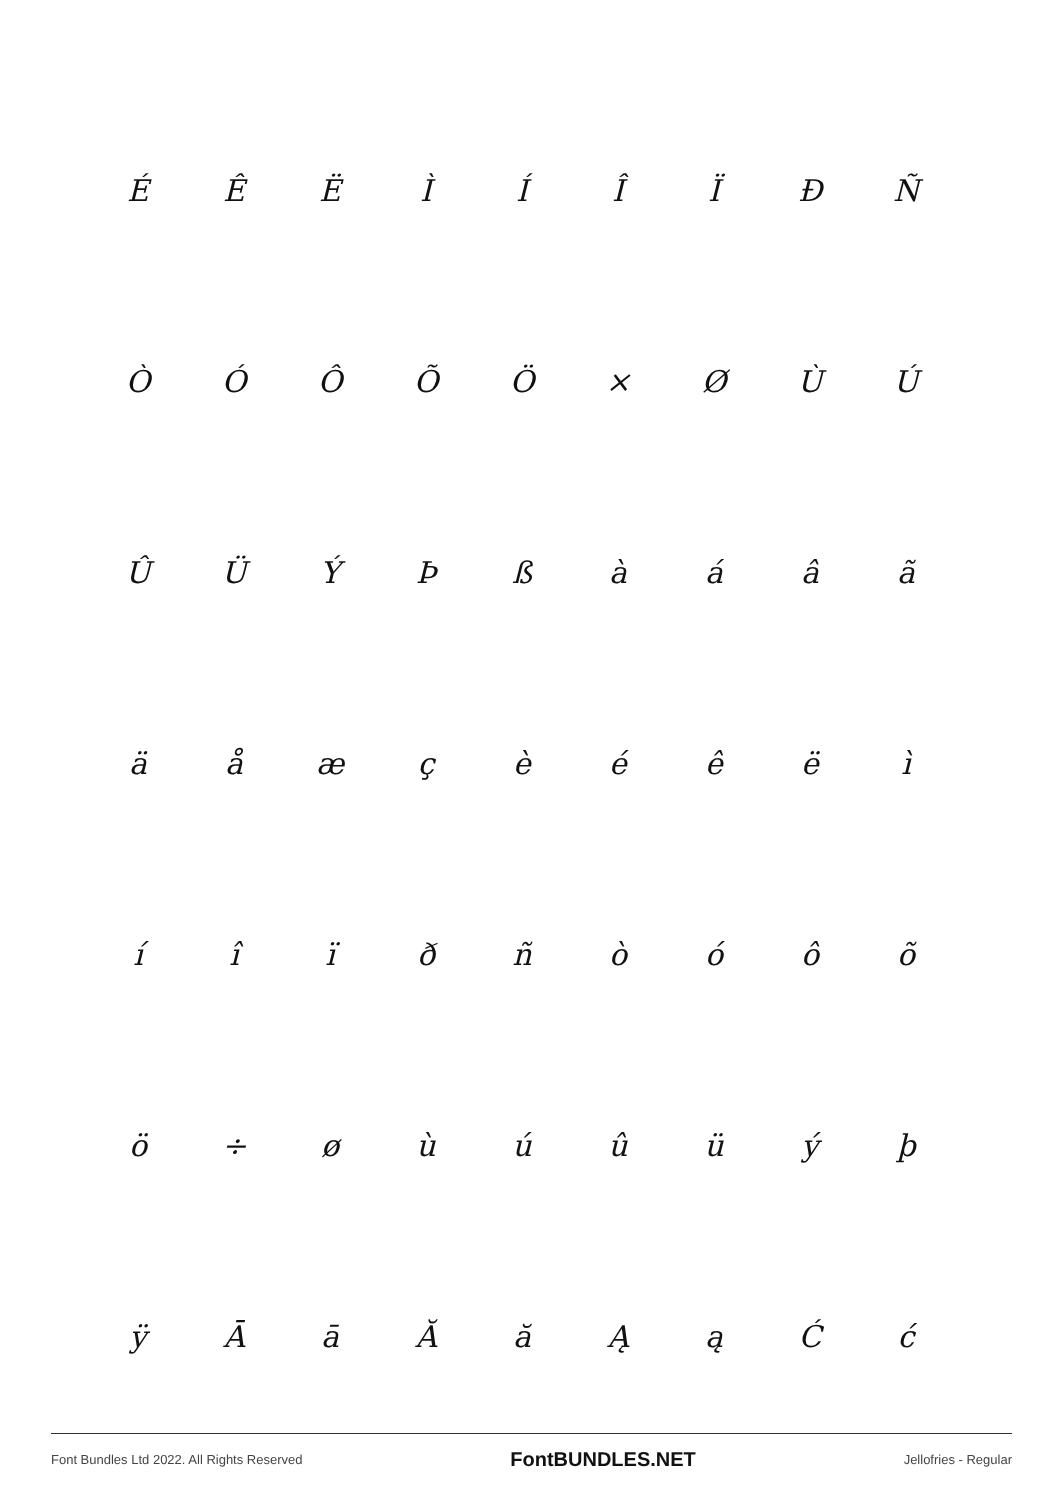| É | Ê | Ë | Ì | Í | Î | Ï | Đ | Ñ |
| Ò | Ó | Ô | Õ | Ö | × | Ø | Ù | Ú |
| Û | Ü | Ý | Þ | ß | à | á | â | ã |
| ä | å | æ | ç | è | é | ê | ë | ì |
| í | î | ï | ð | ñ | ò | ó | ô | õ |
| ö | ÷ | ø | ù | ú | û | ü | ý | þ |
| ÿ | Ā | ā | Ă | ă | Ą | ą | Ć | ć |
Font Bundles Ltd 2022. All Rights Reserved FontBUNDLES.NET Jellofries - Regular